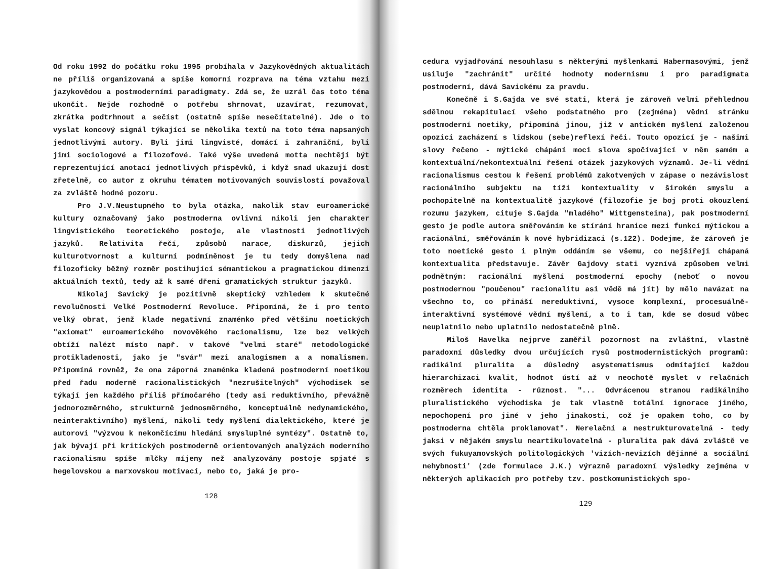Od roku 1992 do počátku roku 1995 probíhala v Jazykovědných aktualitách ne příliš organizovaná a spíše komorní rozprava na téma vztahu mezi jazykovědou a postmoderními paradigmaty. Zdá se, že uzrál čas toto téma ukončit. Nejde rozhodně o potřebu shrnovat, uzavírat, rezumovat, zkrátka podtrhnout a sečíst (ostatně spíše nesečítatelné). Jde o to vyslat koncový signál týkající se několika textů na toto téma napsaných jednotlivými autory. Byli jimi lingvisté, domácí i zahraniční, byli jimi sociologové a filozofové. Také výše uvedená motta nechtějí být reprezentující anotací jednotlivých příspěvků, i když snad ukazují dost zřetelně, co autor z okruhu tématem motivovaných souvislostí považoval za zvláště hodné pozoru.
Pro J.V.Neustupného to byla otázka, nakolik stav euroamerické kultury označovaný jako postmoderna ovlivní nikoli jen charakter lingvistického teoretického postoje, ale vlastnosti jednotlivých jazyků. Relativita řečí, způsobů narace, diskurzů, jejich kulturotvornost a kulturní podmíněnost je tu tedy domyšlena nad filozoficky běžný rozměr postihující sémantickou a pragmatickou dimenzi aktuálních textů, tedy až k samé dřeni gramatických struktur jazyků.
Nikolaj Savický je pozitivně skeptický vzhledem k skutečné revolučnosti Velké Postmoderní Revoluce. Připomíná, že i pro tento velký obrat, jenž klade negativní znaménko před většinu noetických "axiomat" euroamerického novověkého racionalismu, lze bez velkých obtíží nalézt místo např. v takové "velmi staré" metodologické protikladenosti, jako je "svár" mezi analogismem a a nomalismem. Připomíná rovněž, že ona záporná znaménka kladená postmoderní noetikou před řadu moderně racionalistických "nezrušitelných" východisek se týkají jen každého příliš přímočarého (tedy asi reduktivního, převážně jednorozměrného, strukturně jednosměrného, konceptuálně nedynamického, neinteraktivního) myšlení, nikoli tedy myšlení dialektického, které je autorovi "výzvou k nekončícímu hledání smysluplné syntézy". Ostatně to, jak bývají při kritických postmoderně orientovaných analýzách moderního racionalismu spíše mlčky míjeny než analyzovány postoje spjaté s hegelovskou a marxovskou motivací, nebo to, jaká je pro-
128
cedura vyjadřování nesouhlasu s některými myšlenkami Habermasovými, jenž usiluje "zachránit" určité hodnoty modernismu i pro paradigmata postmoderní, dává Savickému za pravdu.
Konečně i S.Gajda ve své stati, která je zároveň velmi přehlednou sdělnou rekapitulací všeho podstatného pro (zejména) vědní stránku postmoderní noetiky, připomíná jinou, již v antickém myšlení založenou opozici zacházení s lidskou (sebe)reflexí řeči. Touto opozicí je - našimi slovy řečeno - mýtické chápání moci slova spočívající v něm samém a kontextuální/nekontextuální řešení otázek jazykových významů. Je-li vědní racionalismus cestou k řešení problémů zakotvených v zápase o nezávislost racionálního subjektu na tíži kontextuality v širokém smyslu a pochopitelně na kontextualitě jazykové (filozofie je boj proti okouzlení rozumu jazykem, cituje S.Gajda "mladého" Wittgensteina), pak postmoderní gesto je podle autora směřováním ke stírání hranice mezi funkcí mýtickou a racionální, směřováním k nové hybridizaci (s.122). Dodejme, že zároveň je toto noetické gesto i plným oddáním se všemu, co nejšířeji chápaná kontextualita představuje. Závěr Gajdovy stati vyznívá způsobem velmi podnětným: racionální myšlení postmoderní epochy (neboť o novou postmodernou "poučenou" racionalitu asi vědě má jít) by mělo navázat na všechno to, co přináší nereduktivní, vysoce komplexní, procesuálně-interaktivní systémové vědní myšlení, a to i tam, kde se dosud vůbec neuplatnilo nebo uplatnilo nedostatečně plně.
Miloš Havelka nejprve zaměřil pozornost na zvláštní, vlastně paradoxní důsledky dvou určujících rysů postmodernistických programů: radikální pluralita a důsledný asystematismus odmítající každou hierarchizaci kvalit, hodnot ústí až v neochotě myslet v relačních rozměrech identita - různost. "... Odvrácenou stranou radikálního pluralistického východiska je tak vlastně totální ignorace jiného, nepochopení pro jiné v jeho jinakosti, což je opakem toho, co by postmoderna chtěla proklamovat". Nerelační a nestrukturovatelná - tedy jaksi v nějakém smyslu neartikulovatelná - pluralita pak dává zvláště ve svých fukuyamovských politologických 'vizích-nevizích dějinné a sociální nehybnosti' (zde formulace J.K.) výrazně paradoxní výsledky zejména v některých aplikacích pro potřeby tzv. postkomunistických spo-
129